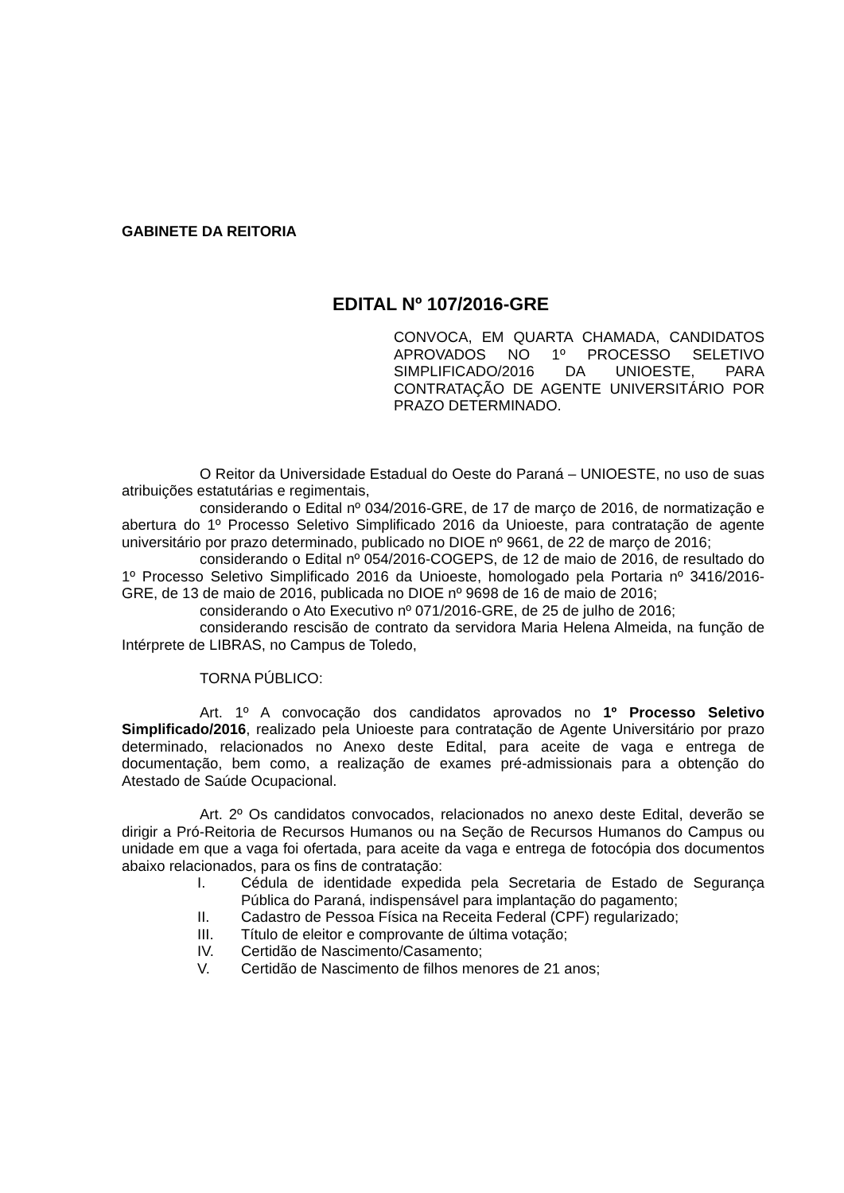GABINETE DA REITORIA
EDITAL Nº 107/2016-GRE
CONVOCA, EM QUARTA CHAMADA, CANDIDATOS APROVADOS NO 1º PROCESSO SELETIVO SIMPLIFICADO/2016 DA UNIOESTE, PARA CONTRATAÇÃO DE AGENTE UNIVERSITÁRIO POR PRAZO DETERMINADO.
O Reitor da Universidade Estadual do Oeste do Paraná – UNIOESTE, no uso de suas atribuições estatutárias e regimentais,
considerando o Edital nº 034/2016-GRE, de 17 de março de 2016, de normatização e abertura do 1º Processo Seletivo Simplificado 2016 da Unioeste, para contratação de agente universitário por prazo determinado, publicado no DIOE nº 9661, de 22 de março de 2016;
considerando o Edital nº 054/2016-COGEPS, de 12 de maio de 2016, de resultado do 1º Processo Seletivo Simplificado 2016 da Unioeste, homologado pela Portaria nº 3416/2016-GRE, de 13 de maio de 2016, publicada no DIOE nº 9698 de 16 de maio de 2016;
considerando o Ato Executivo nº 071/2016-GRE, de 25 de julho de 2016;
considerando rescisão de contrato da servidora Maria Helena Almeida, na função de Intérprete de LIBRAS, no Campus de Toledo,
TORNA PÚBLICO:
Art. 1º A convocação dos candidatos aprovados no 1º Processo Seletivo Simplificado/2016, realizado pela Unioeste para contratação de Agente Universitário por prazo determinado, relacionados no Anexo deste Edital, para aceite de vaga e entrega de documentação, bem como, a realização de exames pré-admissionais para a obtenção do Atestado de Saúde Ocupacional.
Art. 2º Os candidatos convocados, relacionados no anexo deste Edital, deverão se dirigir a Pró-Reitoria de Recursos Humanos ou na Seção de Recursos Humanos do Campus ou unidade em que a vaga foi ofertada, para aceite da vaga e entrega de fotocópia dos documentos abaixo relacionados, para os fins de contratação:
I. Cédula de identidade expedida pela Secretaria de Estado de Segurança Pública do Paraná, indispensável para implantação do pagamento;
II. Cadastro de Pessoa Física na Receita Federal (CPF) regularizado;
III. Título de eleitor e comprovante de última votação;
IV. Certidão de Nascimento/Casamento;
V. Certidão de Nascimento de filhos menores de 21 anos;